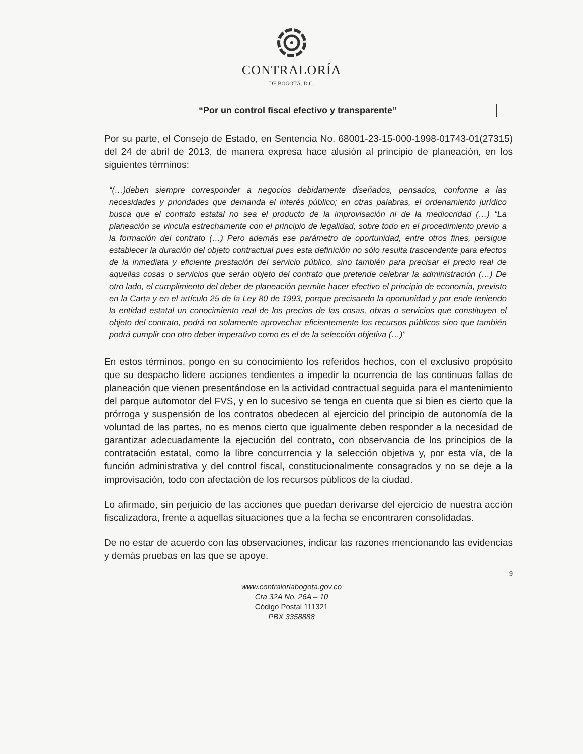CONTRALORÍA
DE BOGOTÁ. D.C.
“Por un control fiscal efectivo y transparente”
Por su parte, el Consejo de Estado, en Sentencia No. 68001-23-15-000-1998-01743-01(27315) del 24 de abril de 2013, de manera expresa hace alusión al principio de planeación, en los siguientes términos:
“(…)deben siempre corresponder a negocios debidamente diseñados, pensados, conforme a las necesidades y prioridades que demanda el interés público; en otras palabras, el ordenamiento jurídico busca que el contrato estatal no sea el producto de la improvisación ni de la mediocridad (…) “La planeación se vincula estrechamente con el principio de legalidad, sobre todo en el procedimiento previo a la formación del contrato (…) Pero además ese parámetro de oportunidad, entre otros fines, persigue establecer la duración del objeto contractual pues esta definición no sólo resulta trascendente para efectos de la inmediata y eficiente prestación del servicio público, sino también para precisar el precio real de aquellas cosas o servicios que serán objeto del contrato que pretende celebrar la administración (…) De otro lado, el cumplimiento del deber de planeación permite hacer efectivo el principio de economía, previsto en la Carta y en el artículo 25 de la Ley 80 de 1993, porque precisando la oportunidad y por ende teniendo la entidad estatal un conocimiento real de los precios de las cosas, obras o servicios que constituyen el objeto del contrato, podrá no solamente aprovechar eficientemente los recursos públicos sino que también podrá cumplir con otro deber imperativo como es el de la selección objetiva (…)”
En estos términos, pongo en su conocimiento los referidos hechos, con el exclusivo propósito que su despacho lidere acciones tendientes a impedir la ocurrencia de las continuas fallas de planeación que vienen presentándose en la actividad contractual seguida para el mantenimiento del parque automotor del FVS, y en lo sucesivo se tenga en cuenta que si bien es cierto que la prórroga y suspensión de los contratos obedecen al ejercicio del principio de autonomía de la voluntad de las partes, no es menos cierto que igualmente deben responder a la necesidad de garantizar adecuadamente la ejecución del contrato, con observancia de los principios de la contratación estatal, como la libre concurrencia y la selección objetiva y, por esta vía, de la función administrativa y del control fiscal, constitucionalmente consagrados y no se deje a la improvisación, todo con afectación de los recursos públicos de la ciudad.
Lo afirmado, sin perjuicio de las acciones que puedan derivarse del ejercicio de nuestra acción fiscalizadora, frente a aquellas situaciones que a la fecha se encontraren consolidadas.
De no estar de acuerdo con las observaciones, indicar las razones mencionando las evidencias y demás pruebas en las que se apoye.
9
www.contraloriabogota.gov.co
Cra 32A No. 26A – 10
Código Postal 111321
PBX 3358888